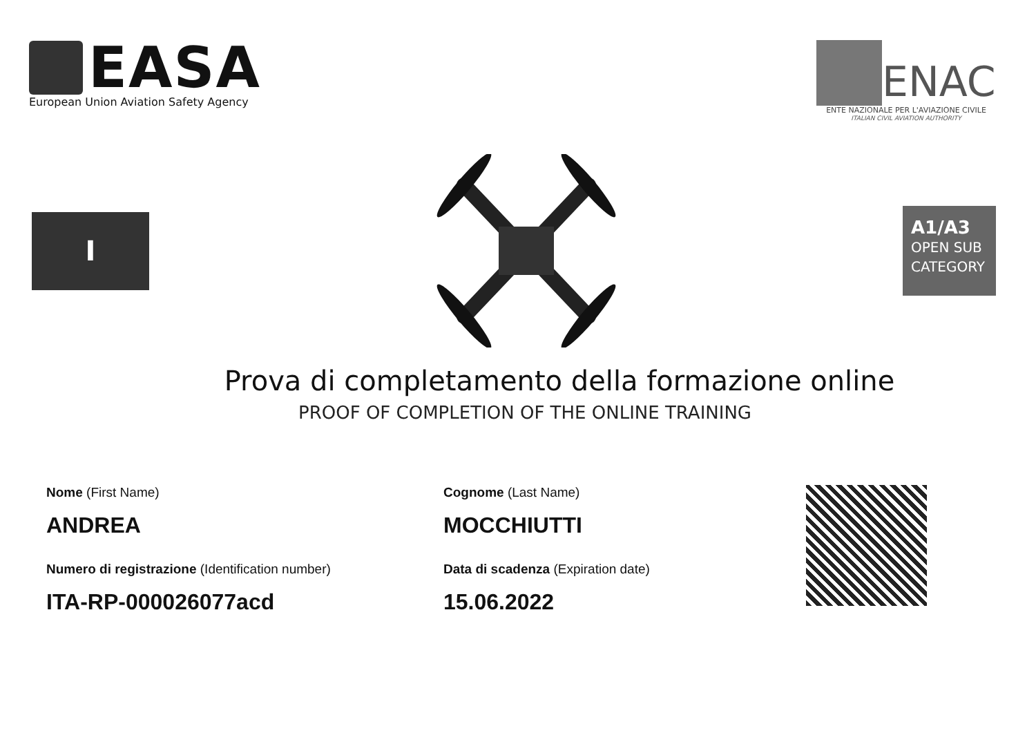EASA
European Union Aviation Safety Agency
ENAC
ENTE NAZIONALE PER L'AVIAZIONE CIVILE
ITALIAN CIVIL AVIATION AUTHORITY
I
A1/A3
OPEN SUB
CATEGORY
Prova di completamento della formazione online
PROOF OF COMPLETION OF THE ONLINE TRAINING
Nome (First Name)
ANDREA
Numero di registrazione (Identification number)
ITA-RP-000026077acd
Cognome (Last Name)
MOCCHIUTTI
Data di scadenza (Expiration date)
15.06.2022